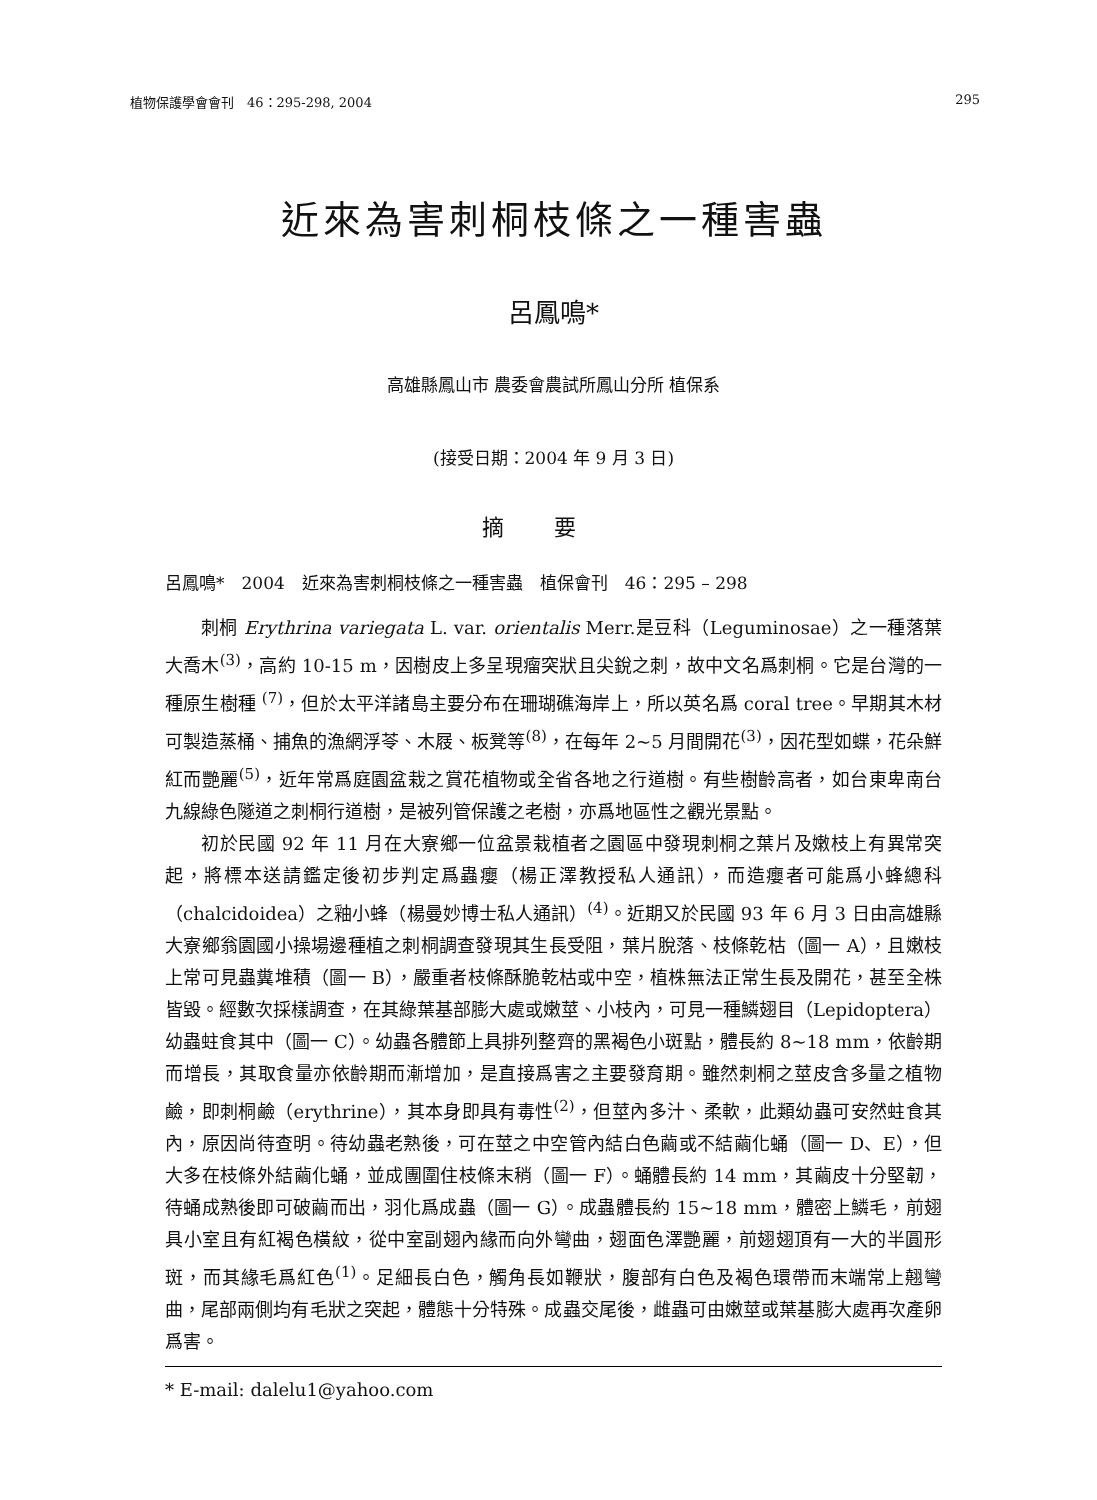植物保護學會會刊　46：295-298, 2004 295
近來為害刺桐枝條之一種害蟲
呂鳳鳴*
高雄縣鳳山市 農委會農試所鳳山分所 植保系
(接受日期：2004 年 9 月 3 日)
摘要
呂鳳鳴*　2004　近來為害刺桐枝條之一種害蟲　植保會刊　46：295 – 298
刺桐 Erythrina variegata L. var. orientalis Merr.是豆科（Leguminosae）之一種落葉大喬木<sup>(3)</sup>，高約 10-15 m，因樹皮上多呈現瘤突狀且尖銳之刺，故中文名爲刺桐。它是台灣的一種原生樹種 <sup>(7)</sup>，但於太平洋諸島主要分布在珊瑚礁海岸上，所以英名爲 coral tree。早期其木材可製造蒸桶、捕魚的漁網浮苓、木屐、板凳等<sup>(8)</sup>，在每年 2~5 月間開花<sup>(3)</sup>，因花型如蝶，花朵鮮紅而艷麗<sup>(5)</sup>，近年常爲庭園盆栽之賞花植物或全省各地之行道樹。有些樹齡高者，如台東卑南台九線綠色隧道之刺桐行道樹，是被列管保護之老樹，亦爲地區性之觀光景點。
初於民國 92 年 11 月在大寮鄉一位盆景栽植者之園區中發現刺桐之葉片及嫩枝上有異常突起，將標本送請鑑定後初步判定爲蟲癭（楊正澤教授私人通訊），而造癭者可能爲小蜂總科（chalcidoidea）之釉小蜂（楊曼妙博士私人通訊）<sup>(4)</sup>。近期又於民國 93 年 6 月 3 日由高雄縣大寮鄉翁園國小操場邊種植之刺桐調查發現其生長受阻，葉片脫落、枝條乾枯（圖一 A），且嫩枝上常可見蟲糞堆積（圖一 B），嚴重者枝條酥脆乾枯或中空，植株無法正常生長及開花，甚至全株皆毀。經數次採樣調查，在其綠葉基部膨大處或嫩莖、小枝內，可見一種鱗翅目（Lepidoptera）幼蟲蛀食其中（圖一 C）。幼蟲各體節上具排列整齊的黑褐色小斑點，體長約 8~18 mm，依齡期而增長，其取食量亦依齡期而漸增加，是直接爲害之主要發育期。雖然刺桐之莖皮含多量之植物鹼，即刺桐鹼（erythrine），其本身即具有毒性<sup>(2)</sup>，但莖內多汁、柔軟，此類幼蟲可安然蛀食其內，原因尚待查明。待幼蟲老熟後，可在莖之中空管內結白色繭或不結繭化蛹（圖一 D、E），但大多在枝條外結繭化蛹，並成團圍住枝條末稍（圖一 F）。蛹體長約 14 mm，其繭皮十分堅韌，待蛹成熟後即可破繭而出，羽化爲成蟲（圖一 G）。成蟲體長約 15~18 mm，體密上鱗毛，前翅具小室且有紅褐色橫紋，從中室副翅內緣而向外彎曲，翅面色澤艷麗，前翅翅頂有一大的半圓形斑，而其緣毛爲紅色<sup>(1)</sup>。足細長白色，觸角長如鞭狀，腹部有白色及褐色環帶而末端常上翹彎曲，尾部兩側均有毛狀之突起，體態十分特殊。成蟲交尾後，雌蟲可由嫩莖或葉基膨大處再次產卵爲害。
* E-mail: dalelu1@yahoo.com